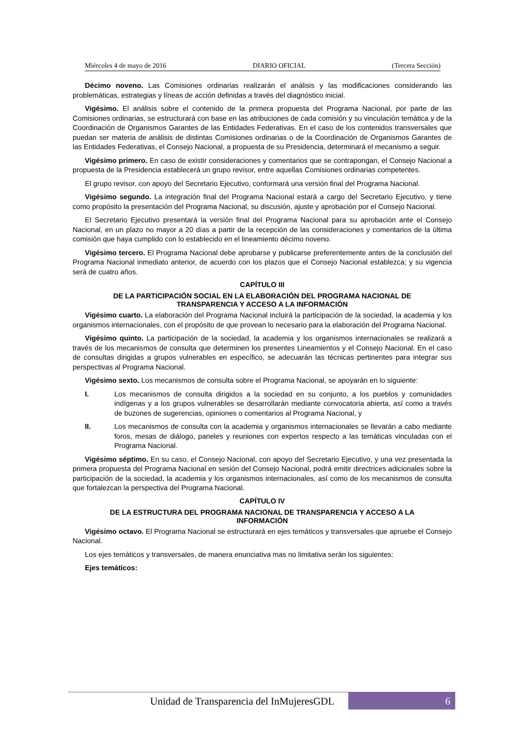Miércoles 4 de mayo de 2016 DIARIO OFICIAL (Tercera Sección)
Décimo noveno. Las Comisiones ordinarias realizarán el análisis y las modificaciones considerando las problemáticas, estrategias y líneas de acción definidas a través del diagnóstico inicial.
Vigésimo. El análisis sobre el contenido de la primera propuesta del Programa Nacional, por parte de las Comisiones ordinarias, se estructurará con base en las atribuciones de cada comisión y su vinculación temática y de la Coordinación de Organismos Garantes de las Entidades Federativas. En el caso de los contenidos transversales que puedan ser materia de análisis de distintas Comisiones ordinarias o de la Coordinación de Organismos Garantes de las Entidades Federativas, el Consejo Nacional, a propuesta de su Presidencia, determinará el mecanismo a seguir.
Vigésimo primero. En caso de existir consideraciones y comentarios que se contrapongan, el Consejo Nacional a propuesta de la Presidencia establecerá un grupo revisor, entre aquellas Comisiones ordinarias competentes.
El grupo revisor, con apoyo del Secretario Ejecutivo, conformará una versión final del Programa Nacional.
Vigésimo segundo. La integración final del Programa Nacional estará a cargo del Secretario Ejecutivo, y tiene como propósito la presentación del Programa Nacional, su discusión, ajuste y aprobación por el Consejo Nacional.
El Secretario Ejecutivo presentará la versión final del Programa Nacional para su aprobación ante el Consejo Nacional, en un plazo no mayor a 20 días a partir de la recepción de las consideraciones y comentarios de la última comisión que haya cumplido con lo establecido en el lineamiento décimo noveno.
Vigésimo tercero. El Programa Nacional debe aprobarse y publicarse preferentemente antes de la conclusión del Programa Nacional inmediato anterior, de acuerdo con los plazos que el Consejo Nacional establezca; y su vigencia será de cuatro años.
CAPÍTULO III
DE LA PARTICIPACIÓN SOCIAL EN LA ELABORACIÓN DEL PROGRAMA NACIONAL DE TRANSPARENCIA Y ACCESO A LA INFORMACIÓN
Vigésimo cuarto. La elaboración del Programa Nacional incluirá la participación de la sociedad, la academia y los organismos internacionales, con el propósito de que provean lo necesario para la elaboración del Programa Nacional.
Vigésimo quinto. La participación de la sociedad, la academia y los organismos internacionales se realizará a través de los mecanismos de consulta que determinen los presentes Lineamientos y el Consejo Nacional. En el caso de consultas dirigidas a grupos vulnerables en específico, se adecuarán las técnicas pertinentes para integrar sus perspectivas al Programa Nacional.
Vigésimo sexto. Los mecanismos de consulta sobre el Programa Nacional, se apoyarán en lo siguiente:
I. Los mecanismos de consulta dirigidos a la sociedad en su conjunto, a los pueblos y comunidades indígenas y a los grupos vulnerables se desarrollarán mediante convocatoria abierta, así como a través de buzones de sugerencias, opiniones o comentarios al Programa Nacional, y
II. Los mecanismos de consulta con la academia y organismos internacionales se llevarán a cabo mediante foros, mesas de diálogo, paneles y reuniones con expertos respecto a las temáticas vinculadas con el Programa Nacional.
Vigésimo séptimo. En su caso, el Consejo Nacional, con apoyo del Secretario Ejecutivo, y una vez presentada la primera propuesta del Programa Nacional en sesión del Consejo Nacional, podrá emitir directrices adicionales sobre la participación de la sociedad, la academia y los organismos internacionales, así como de los mecanismos de consulta que fortalezcan la perspectiva del Programa Nacional.
CAPÍTULO IV
DE LA ESTRUCTURA DEL PROGRAMA NACIONAL DE TRANSPARENCIA Y ACCESO A LA INFORMACIÓN
Vigésimo octavo. El Programa Nacional se estructurará en ejes temáticos y transversales que apruebe el Consejo Nacional.
Los ejes temáticos y transversales, de manera enunciativa mas no limitativa serán los siguientes:
Ejes temáticos:
Unidad de Transparencia del InMujeresGDL 6